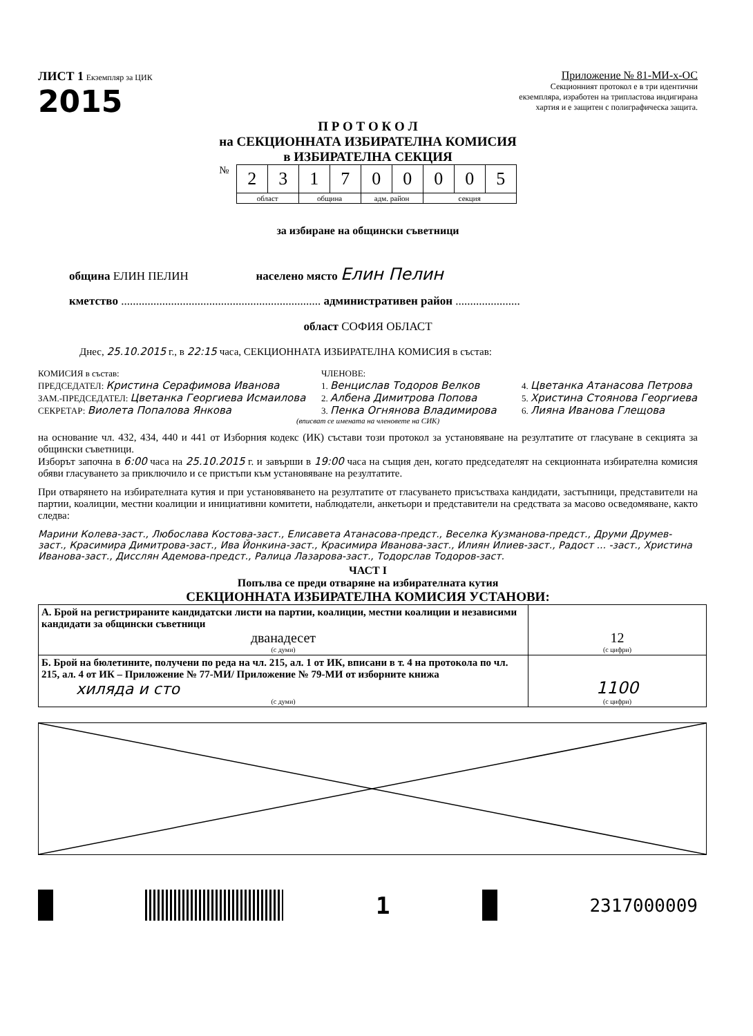ЛИСТ 1 Екземпляр за ЦИК
2015
Приложение № 81-МИ-х-ОС
Секционният протокол е в три идентични
екземпляра, изработен на трипластова индигирана
хартия и е защитен с полиграфическа защита.
П Р О Т О К О Л
на СЕКЦИОННАТА ИЗБИРАТЕЛНА КОМИСИЯ
в ИЗБИРАТЕЛНА СЕКЦИЯ
№
| 2 | 3 | 1 | 7 | 0 | 0 | 0 | 0 | 5 |
| област | | община | | адм. район | | секция | | |
за избиране на общински съветници
община ЕЛИН ПЕЛИН населено място Елин Пелин
кметство .................................................................... административен район ......................
област СОФИЯ ОБЛАСТ
Днес, 25.10.2015 г., в 22:15 часа, СЕКЦИОННАТА ИЗБИРАТЕЛНА КОМИСИЯ в състав:
КОМИСИЯ в състав:
ПРЕДСЕДАТЕЛ: Кристина Серафимова Иванова
ЗАМ.-ПРЕДСЕДАТЕЛ: Цветанка Георгиева Исмаилова
СЕКРЕТАР: Виолета Попалова Янкова
ЧЛЕНОВЕ:
1. Венцислав Тодоров Велков
2. Албена Димитрова Попова
3. Пенка Огнянова Владимирова
4. Цветанка Атанасова Петрова
5. Христина Стоянова Георгиева
6. Лияна Иванова Глещова
(вписват се имената на членовете на СИК)
на основание чл. 432, 434, 440 и 441 от Изборния кодекс (ИК) състави този протокол за установяване на резултатите от гласуване в секцията за общински съветници.
Изборът започна в 6:00 часа на 25.10.2015 г. и завърши в 19:00 часа на същия ден, когато председателят на секционната избирателна комисия обяви гласуването за приключило и се пристъпи към установяване на резултатите.
При отварянето на избирателната кутия и при установяването на резултатите от гласуването присъстваха кандидати, застъпници, представители на партии, коалиции, местни коалиции и инициативни комитети, наблюдатели, анкетьори и представители на средствата за масово осведомяване, както следва:
Марини Колева-заст., Любослава Костова-заст., Елисавета Атанасова-предст., Веселка Кузманова-предст., Друми Друмев-заст., Красимира Димитрова-заст., Ива Йонкина-заст., Красимира Иванова-заст., Илиян Илиев-заст., Радост ... -заст., Христина Иванова-заст., Дисслян Адемова-предст., Ралица Лазарова-заст., Тодорслав Тодоров-заст.
ЧАСТ I
Попълва се преди отваряне на избирателната кутия
СЕКЦИОННАТА ИЗБИРАТЕЛНА КОМИСИЯ УСТАНОВИ:
| А. Брой на регистрираните кандидатски листи на партии, коалиции, местни коалиции и независими кандидати за общински съветници дванадесет (с думи) | 12 (с цифри) |
| Б. Брой на бюлетините, получени по реда на чл. 215, ал. 1 от ИК, вписани в т. 4 на протокола по чл. 215, ал. 4 от ИК – Приложение № 77-МИ/ Приложение № 79-МИ от изборните книжа хиляда и сто (с думи) | 1100 (с цифри) |
1 2317000009